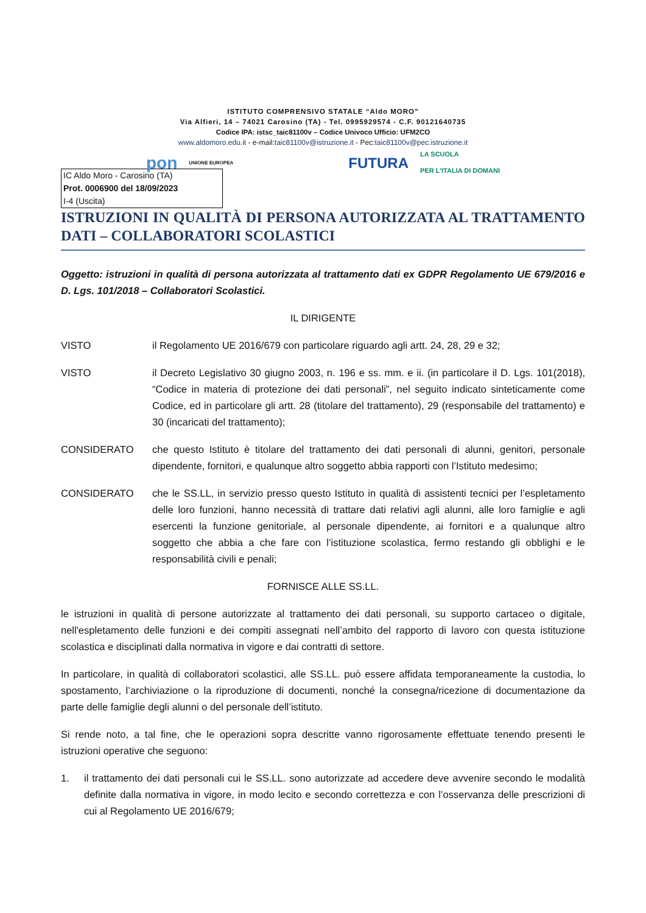ISTITUTO COMPRENSIVO STATALE “Aldo MORO”
Via Alfieri, 14 – 74021 Carosino (TA) - Tel. 0995929574 - C.F. 90121640735
Codice IPA: istsc_taic81100v – Codice Univoco Ufficio: UFM2CO
www.aldomoro.edu.it - e-mail:taic81100v@istruzione.it - Pec:taic81100v@pec.istruzione.it
pon UNIONE EUROPEA FUTURA LA SCUOLA
PER L'ITALIA DI DOMANI
IC Aldo Moro - Carosino (TA)
Prot. 0006900 del 18/09/2023
I-4 (Uscita)
ISTRUZIONI IN QUALITÀ DI PERSONA AUTORIZZATA AL TRATTAMENTO DATI – COLLABORATORI SCOLASTICI
Oggetto: istruzioni in qualità di persona autorizzata al trattamento dati ex GDPR Regolamento UE 679/2016 e D. Lgs. 101/2018 – Collaboratori Scolastici.
IL DIRIGENTE
VISTO il Regolamento UE 2016/679 con particolare riguardo agli artt. 24, 28, 29 e 32;
VISTO il Decreto Legislativo 30 giugno 2003, n. 196 e ss. mm. e ii. (in particolare il D. Lgs. 101(2018), “Codice in materia di protezione dei dati personali”, nel seguito indicato sinteticamente come Codice, ed in particolare gli artt. 28 (titolare del trattamento), 29 (responsabile del trattamento) e 30 (incaricati del trattamento);
CONSIDERATO che questo Istituto è titolare del trattamento dei dati personali di alunni, genitori, personale dipendente, fornitori, e qualunque altro soggetto abbia rapporti con l’Istituto medesimo;
CONSIDERATO che le SS.LL, in servizio presso questo Istituto in qualità di assistenti tecnici per l’espletamento delle loro funzioni, hanno necessità di trattare dati relativi agli alunni, alle loro famiglie e agli esercenti la funzione genitoriale, al personale dipendente, ai fornitori e a qualunque altro soggetto che abbia a che fare con l’istituzione scolastica, fermo restando gli obblighi e le responsabilità civili e penali;
FORNISCE ALLE SS.LL.
le istruzioni in qualità di persone autorizzate al trattamento dei dati personali, su supporto cartaceo o digitale, nell'espletamento delle funzioni e dei compiti assegnati nell’ambito del rapporto di lavoro con questa istituzione scolastica e disciplinati dalla normativa in vigore e dai contratti di settore.
In particolare, in qualità di collaboratori scolastici, alle SS.LL. può essere affidata temporaneamente la custodia, lo spostamento, l’archiviazione o la riproduzione di documenti, nonché la consegna/ricezione di documentazione da parte delle famiglie degli alunni o del personale dell’istituto.
Si rende noto, a tal fine, che le operazioni sopra descritte vanno rigorosamente effettuate tenendo presenti le istruzioni operative che seguono:
1. il trattamento dei dati personali cui le SS.LL. sono autorizzate ad accedere deve avvenire secondo le modalità definite dalla normativa in vigore, in modo lecito e secondo correttezza e con l’osservanza delle prescrizioni di cui al Regolamento UE 2016/679;